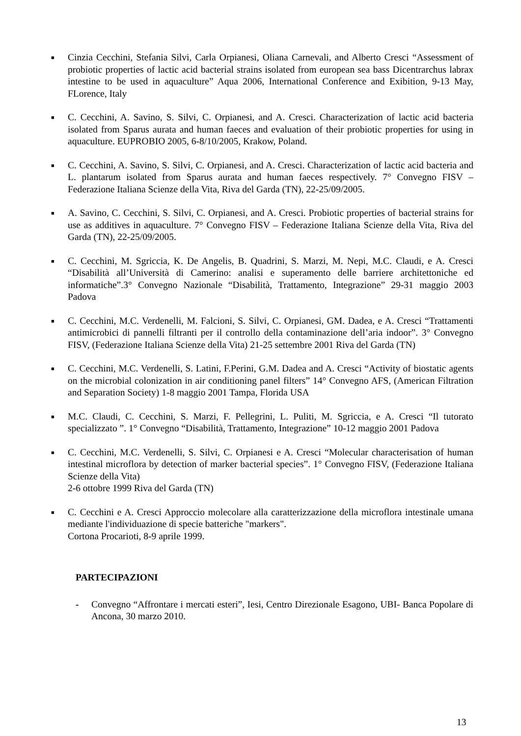■
Cinzia Cecchini, Stefania Silvi, Carla Orpianesi, Oliana Carnevali, and Alberto Cresci “Assessment of probiotic properties of lactic acid bacterial strains isolated from european sea bass Dicentrarchus labrax intestine to be used in aquaculture” Aqua 2006, International Conference and Exibition, 9-13 May, FLorence, Italy
■
C. Cecchini, A. Savino, S. Silvi, C. Orpianesi, and A. Cresci. Characterization of lactic acid bacteria isolated from Sparus aurata and human faeces and evaluation of their probiotic properties for using in aquaculture. EUPROBIO 2005, 6-8/10/2005, Krakow, Poland.
■
C. Cecchini, A. Savino, S. Silvi, C. Orpianesi, and A. Cresci. Characterization of lactic acid bacteria and L. plantarum isolated from Sparus aurata and human faeces respectively. 7° Convegno FISV – Federazione Italiana Scienze della Vita, Riva del Garda (TN), 22-25/09/2005.
■
A. Savino, C. Cecchini, S. Silvi, C. Orpianesi, and A. Cresci. Probiotic properties of bacterial strains for use as additives in aquaculture. 7° Convegno FISV – Federazione Italiana Scienze della Vita, Riva del Garda (TN), 22-25/09/2005.
■
C. Cecchini, M. Sgriccia, K. De Angelis, B. Quadrini, S. Marzi, M. Nepi, M.C. Claudi, e A. Cresci “Disabilità all’Università di Camerino: analisi e superamento delle barriere architettoniche ed informatiche”.3° Convegno Nazionale “Disabilità, Trattamento, Integrazione” 29-31 maggio 2003 Padova
■
C. Cecchini, M.C. Verdenelli, M. Falcioni, S. Silvi, C. Orpianesi, GM. Dadea, e A. Cresci “Trattamenti antimicrobici di pannelli filtranti per il controllo della contaminazione dell’aria indoor”. 3° Convegno FISV, (Federazione Italiana Scienze della Vita) 21-25 settembre 2001 Riva del Garda (TN)
■
C. Cecchini, M.C. Verdenelli, S. Latini, F.Perini, G.M. Dadea and A. Cresci “Activity of biostatic agents on the microbial colonization in air conditioning panel filters” 14° Convegno AFS, (American Filtration and Separation Society) 1-8 maggio 2001 Tampa, Florida USA
■
M.C. Claudi, C. Cecchini, S. Marzi, F. Pellegrini, L. Puliti, M. Sgriccia, e A. Cresci “Il tutorato specializzato ”. 1° Convegno “Disabilità, Trattamento, Integrazione” 10-12 maggio 2001 Padova
■
C. Cecchini, M.C. Verdenelli, S. Silvi, C. Orpianesi e A. Cresci “Molecular characterisation of human intestinal microflora by detection of marker bacterial species”. 1° Convegno FISV, (Federazione Italiana Scienze della Vita)
2-6 ottobre 1999 Riva del Garda (TN)
■
C. Cecchini e A. Cresci Approccio molecolare alla caratterizzazione della microflora intestinale umana mediante l'individuazione di specie batteriche "markers".
Cortona Procarioti, 8-9 aprile 1999.
PARTECIPAZIONI
- Convegno “Affrontare i mercati esteri”, Iesi, Centro Direzionale Esagono, UBI- Banca Popolare di Ancona, 30 marzo 2010.
13